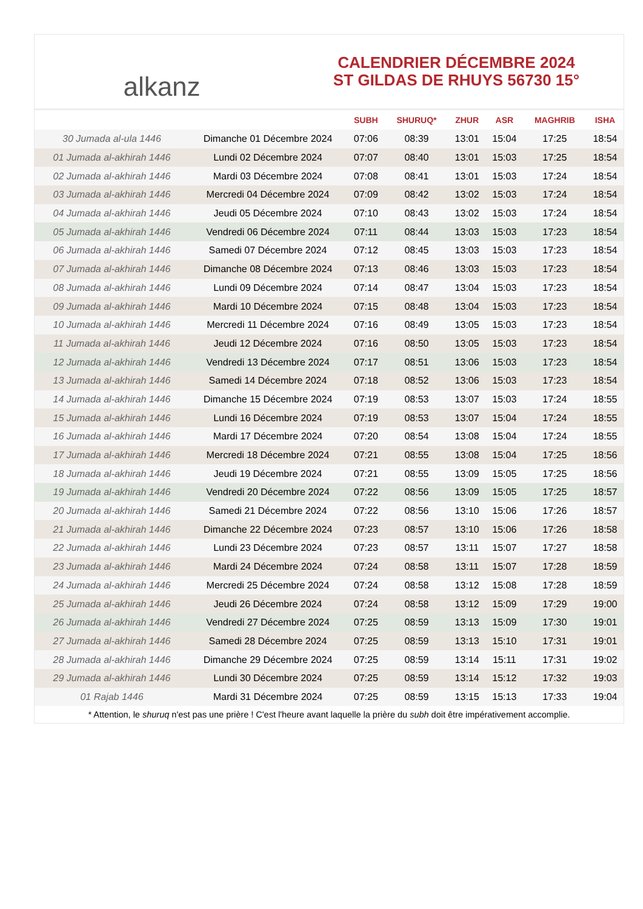alkanz
CALENDRIER DÉCEMBRE 2024
ST GILDAS DE RHUYS 56730 15°
| | | SUBH | SHURUQ* | ZHUR | ASR | MAGHRIB | ISHA |
| --- | --- | --- | --- | --- | --- | --- | --- |
| 30 Jumada al-ula 1446 | Dimanche 01 Décembre 2024 | 07:06 | 08:39 | 13:01 | 15:04 | 17:25 | 18:54 |
| 01 Jumada al-akhirah 1446 | Lundi 02 Décembre 2024 | 07:07 | 08:40 | 13:01 | 15:03 | 17:25 | 18:54 |
| 02 Jumada al-akhirah 1446 | Mardi 03 Décembre 2024 | 07:08 | 08:41 | 13:01 | 15:03 | 17:24 | 18:54 |
| 03 Jumada al-akhirah 1446 | Mercredi 04 Décembre 2024 | 07:09 | 08:42 | 13:02 | 15:03 | 17:24 | 18:54 |
| 04 Jumada al-akhirah 1446 | Jeudi 05 Décembre 2024 | 07:10 | 08:43 | 13:02 | 15:03 | 17:24 | 18:54 |
| 05 Jumada al-akhirah 1446 | Vendredi 06 Décembre 2024 | 07:11 | 08:44 | 13:03 | 15:03 | 17:23 | 18:54 |
| 06 Jumada al-akhirah 1446 | Samedi 07 Décembre 2024 | 07:12 | 08:45 | 13:03 | 15:03 | 17:23 | 18:54 |
| 07 Jumada al-akhirah 1446 | Dimanche 08 Décembre 2024 | 07:13 | 08:46 | 13:03 | 15:03 | 17:23 | 18:54 |
| 08 Jumada al-akhirah 1446 | Lundi 09 Décembre 2024 | 07:14 | 08:47 | 13:04 | 15:03 | 17:23 | 18:54 |
| 09 Jumada al-akhirah 1446 | Mardi 10 Décembre 2024 | 07:15 | 08:48 | 13:04 | 15:03 | 17:23 | 18:54 |
| 10 Jumada al-akhirah 1446 | Mercredi 11 Décembre 2024 | 07:16 | 08:49 | 13:05 | 15:03 | 17:23 | 18:54 |
| 11 Jumada al-akhirah 1446 | Jeudi 12 Décembre 2024 | 07:16 | 08:50 | 13:05 | 15:03 | 17:23 | 18:54 |
| 12 Jumada al-akhirah 1446 | Vendredi 13 Décembre 2024 | 07:17 | 08:51 | 13:06 | 15:03 | 17:23 | 18:54 |
| 13 Jumada al-akhirah 1446 | Samedi 14 Décembre 2024 | 07:18 | 08:52 | 13:06 | 15:03 | 17:23 | 18:54 |
| 14 Jumada al-akhirah 1446 | Dimanche 15 Décembre 2024 | 07:19 | 08:53 | 13:07 | 15:03 | 17:24 | 18:55 |
| 15 Jumada al-akhirah 1446 | Lundi 16 Décembre 2024 | 07:19 | 08:53 | 13:07 | 15:04 | 17:24 | 18:55 |
| 16 Jumada al-akhirah 1446 | Mardi 17 Décembre 2024 | 07:20 | 08:54 | 13:08 | 15:04 | 17:24 | 18:55 |
| 17 Jumada al-akhirah 1446 | Mercredi 18 Décembre 2024 | 07:21 | 08:55 | 13:08 | 15:04 | 17:25 | 18:56 |
| 18 Jumada al-akhirah 1446 | Jeudi 19 Décembre 2024 | 07:21 | 08:55 | 13:09 | 15:05 | 17:25 | 18:56 |
| 19 Jumada al-akhirah 1446 | Vendredi 20 Décembre 2024 | 07:22 | 08:56 | 13:09 | 15:05 | 17:25 | 18:57 |
| 20 Jumada al-akhirah 1446 | Samedi 21 Décembre 2024 | 07:22 | 08:56 | 13:10 | 15:06 | 17:26 | 18:57 |
| 21 Jumada al-akhirah 1446 | Dimanche 22 Décembre 2024 | 07:23 | 08:57 | 13:10 | 15:06 | 17:26 | 18:58 |
| 22 Jumada al-akhirah 1446 | Lundi 23 Décembre 2024 | 07:23 | 08:57 | 13:11 | 15:07 | 17:27 | 18:58 |
| 23 Jumada al-akhirah 1446 | Mardi 24 Décembre 2024 | 07:24 | 08:58 | 13:11 | 15:07 | 17:28 | 18:59 |
| 24 Jumada al-akhirah 1446 | Mercredi 25 Décembre 2024 | 07:24 | 08:58 | 13:12 | 15:08 | 17:28 | 18:59 |
| 25 Jumada al-akhirah 1446 | Jeudi 26 Décembre 2024 | 07:24 | 08:58 | 13:12 | 15:09 | 17:29 | 19:00 |
| 26 Jumada al-akhirah 1446 | Vendredi 27 Décembre 2024 | 07:25 | 08:59 | 13:13 | 15:09 | 17:30 | 19:01 |
| 27 Jumada al-akhirah 1446 | Samedi 28 Décembre 2024 | 07:25 | 08:59 | 13:13 | 15:10 | 17:31 | 19:01 |
| 28 Jumada al-akhirah 1446 | Dimanche 29 Décembre 2024 | 07:25 | 08:59 | 13:14 | 15:11 | 17:31 | 19:02 |
| 29 Jumada al-akhirah 1446 | Lundi 30 Décembre 2024 | 07:25 | 08:59 | 13:14 | 15:12 | 17:32 | 19:03 |
| 01 Rajab 1446 | Mardi 31 Décembre 2024 | 07:25 | 08:59 | 13:15 | 15:13 | 17:33 | 19:04 |
* Attention, le shuruq n'est pas une prière ! C'est l'heure avant laquelle la prière du subh doit être impérativement accomplie.